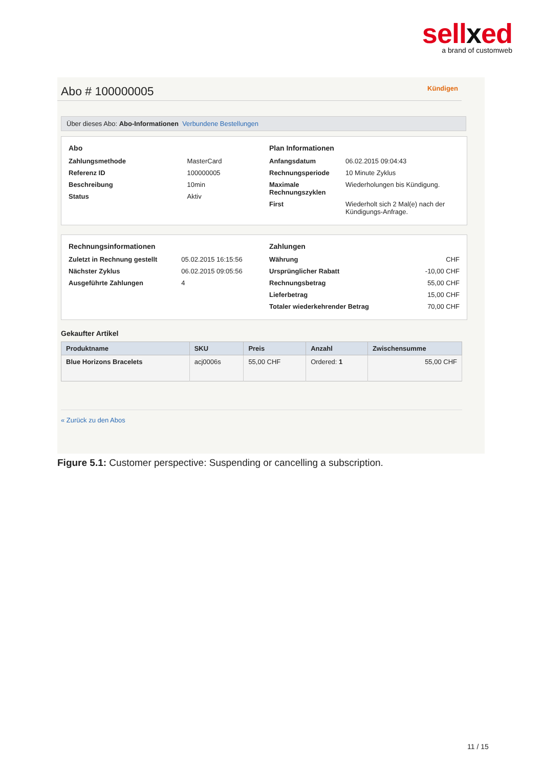sellxed
a brand of customweb
Abo # 100000005 Kündigen
Über dieses Abo: Abo-Informationen Verbundene Bestellungen
Abo
| Zahlungsmethode | MasterCard |
| Referenz ID | 100000005 |
| Beschreibung | 10min |
| Status | Aktiv |
Plan Informationen
| Anfangsdatum | 06.02.2015 09:04:43 |
| Rechnungsperiode | 10 Minute Zyklus |
| Maximale Rechnungszyklen | Wiederholungen bis Kündigung. |
| First | Wiederholt sich 2 Mal(e) nach der Kündigungs-Anfrage. |
Rechnungsinformationen
| Zuletzt in Rechnung gestellt | 05.02.2015 16:15:56 |
| Nächster Zyklus | 06.02.2015 09:05:56 |
| Ausgeführte Zahlungen | 4 |
Zahlungen
| Währung | CHF |
| Ursprünglicher Rabatt | -10,00 CHF |
| Rechnungsbetrag | 55,00 CHF |
| Lieferbetrag | 15,00 CHF |
| Totaler wiederkehrender Betrag | 70,00 CHF |
Gekaufter Artikel
| Produktname | SKU | Preis | Anzahl | Zwischensumme |
| --- | --- | --- | --- | --- |
| Blue Horizons Bracelets | acj0006s | 55,00 CHF | Ordered: 1 | 55,00 CHF |
« Zurück zu den Abos
Figure 5.1: Customer perspective: Suspending or cancelling a subscription.
11 / 15